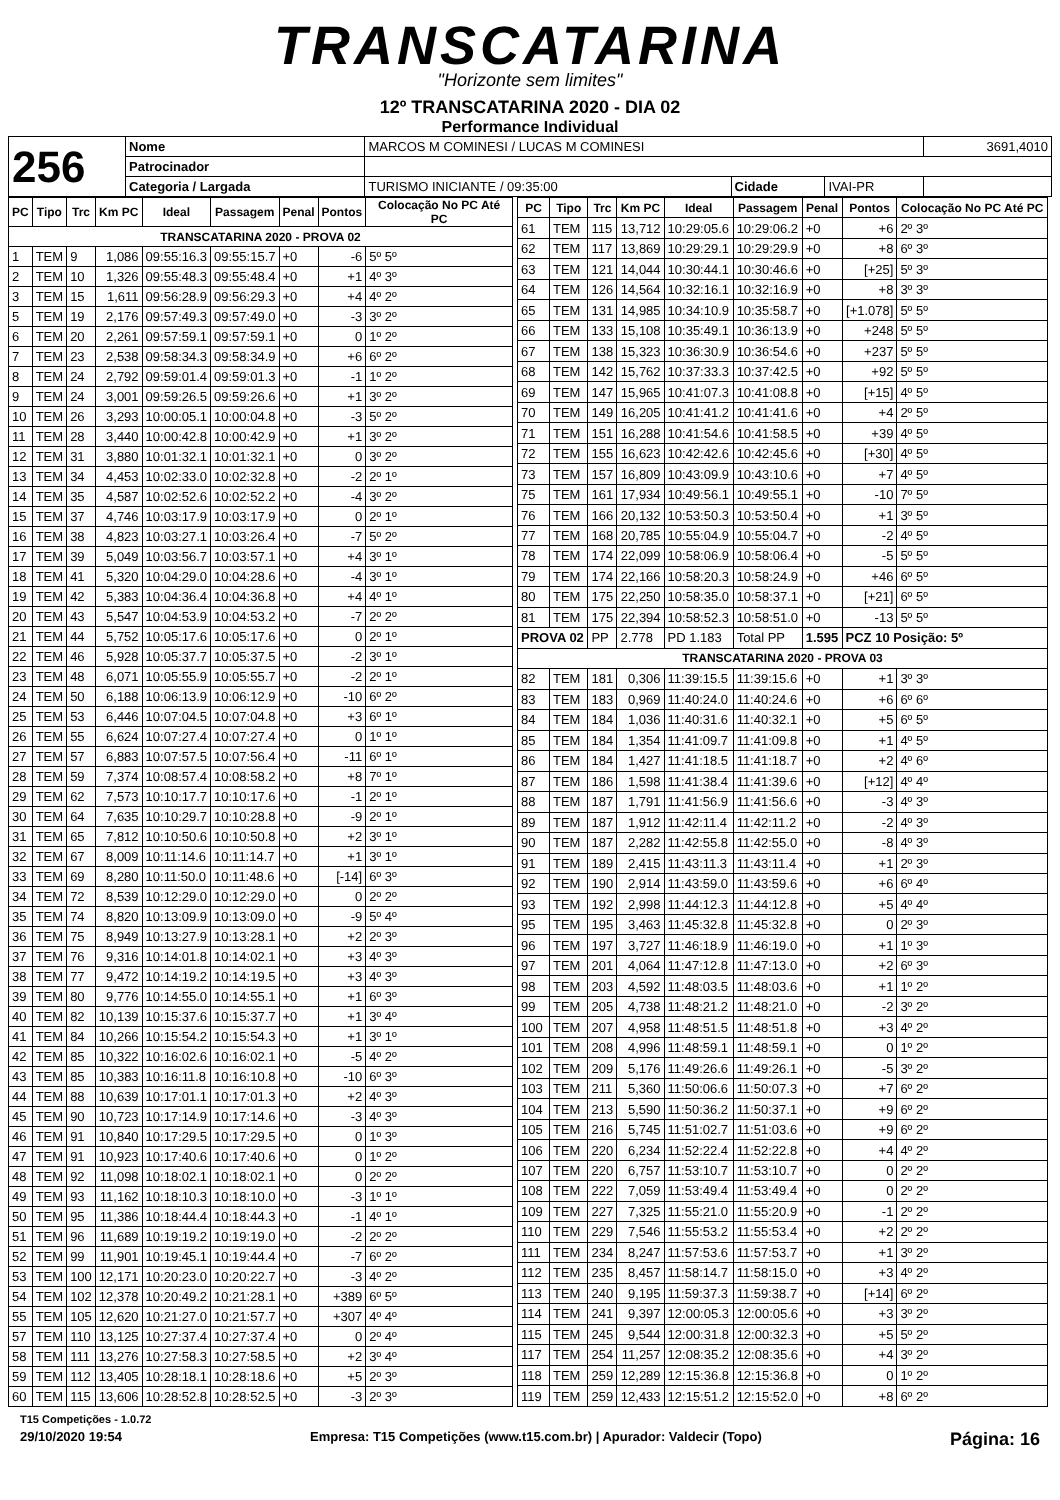TRANSCATARINA
"Horizonte sem limites"
12º TRANSCATARINA 2020 - DIA 02
Performance Individual
| 256 | Nome | MARCOS M COMINESI / LUCAS M COMINESI | | | 3691,4010 |
| | Patrocinador | | | | |
| | Categoria / Largada | TURISMO INICIANTE / 09:35:00 | Cidade | IVAI-PR | |
| PC | Tipo | Trc | Km PC | Ideal | Passagem | Penal | Pontos | Colocação No PC Até PC |
| --- | --- | --- | --- | --- | --- | --- | --- | --- |
| TRANSCATARINA 2020 - PROVA 02 | | | | | | | | |
| 1 | TEM | 9 | 1,086 | 09:55:16.3 | 09:55:15.7 | +0 | -6 | 5º 5º |
| 2 | TEM | 10 | 1,326 | 09:55:48.3 | 09:55:48.4 | +0 | +1 | 4º 3º |
| 3 | TEM | 15 | 1,611 | 09:56:28.9 | 09:56:29.3 | +0 | +4 | 4º 2º |
| 5 | TEM | 19 | 2,176 | 09:57:49.3 | 09:57:49.0 | +0 | -3 | 3º 2º |
| 6 | TEM | 20 | 2,261 | 09:57:59.1 | 09:57:59.1 | +0 | 0 | 1º 2º |
| 7 | TEM | 23 | 2,538 | 09:58:34.3 | 09:58:34.9 | +0 | +6 | 6º 2º |
| 8 | TEM | 24 | 2,792 | 09:59:01.4 | 09:59:01.3 | +0 | -1 | 1º 2º |
| 9 | TEM | 24 | 3,001 | 09:59:26.5 | 09:59:26.6 | +0 | +1 | 3º 2º |
| 10 | TEM | 26 | 3,293 | 10:00:05.1 | 10:00:04.8 | +0 | -3 | 5º 2º |
| 11 | TEM | 28 | 3,440 | 10:00:42.8 | 10:00:42.9 | +0 | +1 | 3º 2º |
| 12 | TEM | 31 | 3,880 | 10:01:32.1 | 10:01:32.1 | +0 | 0 | 3º 2º |
| 13 | TEM | 34 | 4,453 | 10:02:33.0 | 10:02:32.8 | +0 | -2 | 2º 1º |
| 14 | TEM | 35 | 4,587 | 10:02:52.6 | 10:02:52.2 | +0 | -4 | 3º 2º |
| 15 | TEM | 37 | 4,746 | 10:03:17.9 | 10:03:17.9 | +0 | 0 | 2º 1º |
| 16 | TEM | 38 | 4,823 | 10:03:27.1 | 10:03:26.4 | +0 | -7 | 5º 2º |
| 17 | TEM | 39 | 5,049 | 10:03:56.7 | 10:03:57.1 | +0 | +4 | 3º 1º |
| 18 | TEM | 41 | 5,320 | 10:04:29.0 | 10:04:28.6 | +0 | -4 | 3º 1º |
| 19 | TEM | 42 | 5,383 | 10:04:36.4 | 10:04:36.8 | +0 | +4 | 4º 1º |
| 20 | TEM | 43 | 5,547 | 10:04:53.9 | 10:04:53.2 | +0 | -7 | 2º 2º |
| 21 | TEM | 44 | 5,752 | 10:05:17.6 | 10:05:17.6 | +0 | 0 | 2º 1º |
| 22 | TEM | 46 | 5,928 | 10:05:37.7 | 10:05:37.5 | +0 | -2 | 3º 1º |
| 23 | TEM | 48 | 6,071 | 10:05:55.9 | 10:05:55.7 | +0 | -2 | 2º 1º |
| 24 | TEM | 50 | 6,188 | 10:06:13.9 | 10:06:12.9 | +0 | -10 | 6º 2º |
| 25 | TEM | 53 | 6,446 | 10:07:04.5 | 10:07:04.8 | +0 | +3 | 6º 1º |
| 26 | TEM | 55 | 6,624 | 10:07:27.4 | 10:07:27.4 | +0 | 0 | 1º 1º |
| 27 | TEM | 57 | 6,883 | 10:07:57.5 | 10:07:56.4 | +0 | -11 | 6º 1º |
| 28 | TEM | 59 | 7,374 | 10:08:57.4 | 10:08:58.2 | +0 | +8 | 7º 1º |
| 29 | TEM | 62 | 7,573 | 10:10:17.7 | 10:10:17.6 | +0 | -1 | 2º 1º |
| 30 | TEM | 64 | 7,635 | 10:10:29.7 | 10:10:28.8 | +0 | -9 | 2º 1º |
| 31 | TEM | 65 | 7,812 | 10:10:50.6 | 10:10:50.8 | +0 | +2 | 3º 1º |
| 32 | TEM | 67 | 8,009 | 10:11:14.6 | 10:11:14.7 | +0 | +1 | 3º 1º |
| 33 | TEM | 69 | 8,280 | 10:11:50.0 | 10:11:48.6 | +0 | [-14] | 6º 3º |
| 34 | TEM | 72 | 8,539 | 10:12:29.0 | 10:12:29.0 | +0 | 0 | 2º 2º |
| 35 | TEM | 74 | 8,820 | 10:13:09.9 | 10:13:09.0 | +0 | -9 | 5º 4º |
| 36 | TEM | 75 | 8,949 | 10:13:27.9 | 10:13:28.1 | +0 | +2 | 2º 3º |
| 37 | TEM | 76 | 9,316 | 10:14:01.8 | 10:14:02.1 | +0 | +3 | 4º 3º |
| 38 | TEM | 77 | 9,472 | 10:14:19.2 | 10:14:19.5 | +0 | +3 | 4º 3º |
| 39 | TEM | 80 | 9,776 | 10:14:55.0 | 10:14:55.1 | +0 | +1 | 6º 3º |
| 40 | TEM | 82 | 10,139 | 10:15:37.6 | 10:15:37.7 | +0 | +1 | 3º 4º |
| 41 | TEM | 84 | 10,266 | 10:15:54.2 | 10:15:54.3 | +0 | +1 | 3º 1º |
| 42 | TEM | 85 | 10,322 | 10:16:02.6 | 10:16:02.1 | +0 | -5 | 4º 2º |
| 43 | TEM | 85 | 10,383 | 10:16:11.8 | 10:16:10.8 | +0 | -10 | 6º 3º |
| 44 | TEM | 88 | 10,639 | 10:17:01.1 | 10:17:01.3 | +0 | +2 | 4º 3º |
| 45 | TEM | 90 | 10,723 | 10:17:14.9 | 10:17:14.6 | +0 | -3 | 4º 3º |
| 46 | TEM | 91 | 10,840 | 10:17:29.5 | 10:17:29.5 | +0 | 0 | 1º 3º |
| 47 | TEM | 91 | 10,923 | 10:17:40.6 | 10:17:40.6 | +0 | 0 | 1º 2º |
| 48 | TEM | 92 | 11,098 | 10:18:02.1 | 10:18:02.1 | +0 | 0 | 2º 2º |
| 49 | TEM | 93 | 11,162 | 10:18:10.3 | 10:18:10.0 | +0 | -3 | 1º 1º |
| 50 | TEM | 95 | 11,386 | 10:18:44.4 | 10:18:44.3 | +0 | -1 | 4º 1º |
| 51 | TEM | 96 | 11,689 | 10:19:19.2 | 10:19:19.0 | +0 | -2 | 2º 2º |
| 52 | TEM | 99 | 11,901 | 10:19:45.1 | 10:19:44.4 | +0 | -7 | 6º 2º |
| 53 | TEM | 100 | 12,171 | 10:20:23.0 | 10:20:22.7 | +0 | -3 | 4º 2º |
| 54 | TEM | 102 | 12,378 | 10:20:49.2 | 10:21:28.1 | +0 | +389 | 6º 5º |
| 55 | TEM | 105 | 12,620 | 10:21:27.0 | 10:21:57.7 | +0 | +307 | 4º 4º |
| 57 | TEM | 110 | 13,125 | 10:27:37.4 | 10:27:37.4 | +0 | 0 | 2º 4º |
| 58 | TEM | 111 | 13,276 | 10:27:58.3 | 10:27:58.5 | +0 | +2 | 3º 4º |
| 59 | TEM | 112 | 13,405 | 10:28:18.1 | 10:28:18.6 | +0 | +5 | 2º 3º |
| 60 | TEM | 115 | 13,606 | 10:28:52.8 | 10:28:52.5 | +0 | -3 | 2º 3º |
| PC | Tipo | Trc | Km PC | Ideal | Passagem | Penal | Pontos | Colocação No PC Até PC |
| --- | --- | --- | --- | --- | --- | --- | --- | --- |
| 61 | TEM | 115 | 13,712 | 10:29:05.6 | 10:29:06.2 | +0 | +6 | 2º 3º |
| 62 | TEM | 117 | 13,869 | 10:29:29.1 | 10:29:29.9 | +0 | +8 | 6º 3º |
| 63 | TEM | 121 | 14,044 | 10:30:44.1 | 10:30:46.6 | +0 | [+25] | 5º 3º |
| 64 | TEM | 126 | 14,564 | 10:32:16.1 | 10:32:16.9 | +0 | +8 | 3º 3º |
| 65 | TEM | 131 | 14,985 | 10:34:10.9 | 10:35:58.7 | +0 | [+1.078] | 5º 5º |
| 66 | TEM | 133 | 15,108 | 10:35:49.1 | 10:36:13.9 | +0 | +248 | 5º 5º |
| 67 | TEM | 138 | 15,323 | 10:36:30.9 | 10:36:54.6 | +0 | +237 | 5º 5º |
| 68 | TEM | 142 | 15,762 | 10:37:33.3 | 10:37:42.5 | +0 | +92 | 5º 5º |
| 69 | TEM | 147 | 15,965 | 10:41:07.3 | 10:41:08.8 | +0 | [+15] | 4º 5º |
| 70 | TEM | 149 | 16,205 | 10:41:41.2 | 10:41:41.6 | +0 | +4 | 2º 5º |
| 71 | TEM | 151 | 16,288 | 10:41:54.6 | 10:41:58.5 | +0 | +39 | 4º 5º |
| 72 | TEM | 155 | 16,623 | 10:42:42.6 | 10:42:45.6 | +0 | [+30] | 4º 5º |
| 73 | TEM | 157 | 16,809 | 10:43:09.9 | 10:43:10.6 | +0 | +7 | 4º 5º |
| 75 | TEM | 161 | 17,934 | 10:49:56.1 | 10:49:55.1 | +0 | -10 | 7º 5º |
| 76 | TEM | 166 | 20,132 | 10:53:50.3 | 10:53:50.4 | +0 | +1 | 3º 5º |
| 77 | TEM | 168 | 20,785 | 10:55:04.9 | 10:55:04.7 | +0 | -2 | 4º 5º |
| 78 | TEM | 174 | 22,099 | 10:58:06.9 | 10:58:06.4 | +0 | -5 | 5º 5º |
| 79 | TEM | 174 | 22,166 | 10:58:20.3 | 10:58:24.9 | +0 | +46 | 6º 5º |
| 80 | TEM | 175 | 22,250 | 10:58:35.0 | 10:58:37.1 | +0 | [+21] | 6º 5º |
| 81 | TEM | 175 | 22,394 | 10:58:52.3 | 10:58:51.0 | +0 | -13 | 5º 5º |
| PROVA 02 | | PP | 2.778 | PD 1.183 | Total PP | 1.595 | PCZ 10 Posição: 5º | |
| TRANSCATARINA 2020 - PROVA 03 | | | | | | | | |
| 82 | TEM | 181 | 0,306 | 11:39:15.5 | 11:39:15.6 | +0 | +1 | 3º 3º |
| 83 | TEM | 183 | 0,969 | 11:40:24.0 | 11:40:24.6 | +0 | +6 | 6º 6º |
| 84 | TEM | 184 | 1,036 | 11:40:31.6 | 11:40:32.1 | +0 | +5 | 6º 5º |
| 85 | TEM | 184 | 1,354 | 11:41:09.7 | 11:41:09.8 | +0 | +1 | 4º 5º |
| 86 | TEM | 184 | 1,427 | 11:41:18.5 | 11:41:18.7 | +0 | +2 | 4º 6º |
| 87 | TEM | 186 | 1,598 | 11:41:38.4 | 11:41:39.6 | +0 | [+12] | 4º 4º |
| 88 | TEM | 187 | 1,791 | 11:41:56.9 | 11:41:56.6 | +0 | -3 | 4º 3º |
| 89 | TEM | 187 | 1,912 | 11:42:11.4 | 11:42:11.2 | +0 | -2 | 4º 3º |
| 90 | TEM | 187 | 2,282 | 11:42:55.8 | 11:42:55.0 | +0 | -8 | 4º 3º |
| 91 | TEM | 189 | 2,415 | 11:43:11.3 | 11:43:11.4 | +0 | +1 | 2º 3º |
| 92 | TEM | 190 | 2,914 | 11:43:59.0 | 11:43:59.6 | +0 | +6 | 6º 4º |
| 93 | TEM | 192 | 2,998 | 11:44:12.3 | 11:44:12.8 | +0 | +5 | 4º 4º |
| 95 | TEM | 195 | 3,463 | 11:45:32.8 | 11:45:32.8 | +0 | 0 | 2º 3º |
| 96 | TEM | 197 | 3,727 | 11:46:18.9 | 11:46:19.0 | +0 | +1 | 1º 3º |
| 97 | TEM | 201 | 4,064 | 11:47:12.8 | 11:47:13.0 | +0 | +2 | 6º 3º |
| 98 | TEM | 203 | 4,592 | 11:48:03.5 | 11:48:03.6 | +0 | +1 | 1º 2º |
| 99 | TEM | 205 | 4,738 | 11:48:21.2 | 11:48:21.0 | +0 | -2 | 3º 2º |
| 100 | TEM | 207 | 4,958 | 11:48:51.5 | 11:48:51.8 | +0 | +3 | 4º 2º |
| 101 | TEM | 208 | 4,996 | 11:48:59.1 | 11:48:59.1 | +0 | 0 | 1º 2º |
| 102 | TEM | 209 | 5,176 | 11:49:26.6 | 11:49:26.1 | +0 | -5 | 3º 2º |
| 103 | TEM | 211 | 5,360 | 11:50:06.6 | 11:50:07.3 | +0 | +7 | 6º 2º |
| 104 | TEM | 213 | 5,590 | 11:50:36.2 | 11:50:37.1 | +0 | +9 | 6º 2º |
| 105 | TEM | 216 | 5,745 | 11:51:02.7 | 11:51:03.6 | +0 | +9 | 6º 2º |
| 106 | TEM | 220 | 6,234 | 11:52:22.4 | 11:52:22.8 | +0 | +4 | 4º 2º |
| 107 | TEM | 220 | 6,757 | 11:53:10.7 | 11:53:10.7 | +0 | 0 | 2º 2º |
| 108 | TEM | 222 | 7,059 | 11:53:49.4 | 11:53:49.4 | +0 | 0 | 2º 2º |
| 109 | TEM | 227 | 7,325 | 11:55:21.0 | 11:55:20.9 | +0 | -1 | 2º 2º |
| 110 | TEM | 229 | 7,546 | 11:55:53.2 | 11:55:53.4 | +0 | +2 | 2º 2º |
| 111 | TEM | 234 | 8,247 | 11:57:53.6 | 11:57:53.7 | +0 | +1 | 3º 2º |
| 112 | TEM | 235 | 8,457 | 11:58:14.7 | 11:58:15.0 | +0 | +3 | 4º 2º |
| 113 | TEM | 240 | 9,195 | 11:59:37.3 | 11:59:38.7 | +0 | [+14] | 6º 2º |
| 114 | TEM | 241 | 9,397 | 12:00:05.3 | 12:00:05.6 | +0 | +3 | 3º 2º |
| 115 | TEM | 245 | 9,544 | 12:00:31.8 | 12:00:32.3 | +0 | +5 | 5º 2º |
| 117 | TEM | 254 | 11,257 | 12:08:35.2 | 12:08:35.6 | +0 | +4 | 3º 2º |
| 118 | TEM | 259 | 12,289 | 12:15:36.8 | 12:15:36.8 | +0 | 0 | 1º 2º |
| 119 | TEM | 259 | 12,433 | 12:15:51.2 | 12:15:52.0 | +0 | +8 | 6º 2º |
T15 Competições - 1.0.72
29/10/2020 19:54 Empresa: T15 Competições (www.t15.com.br) | Apurador: Valdecir (Topo) Página: 16